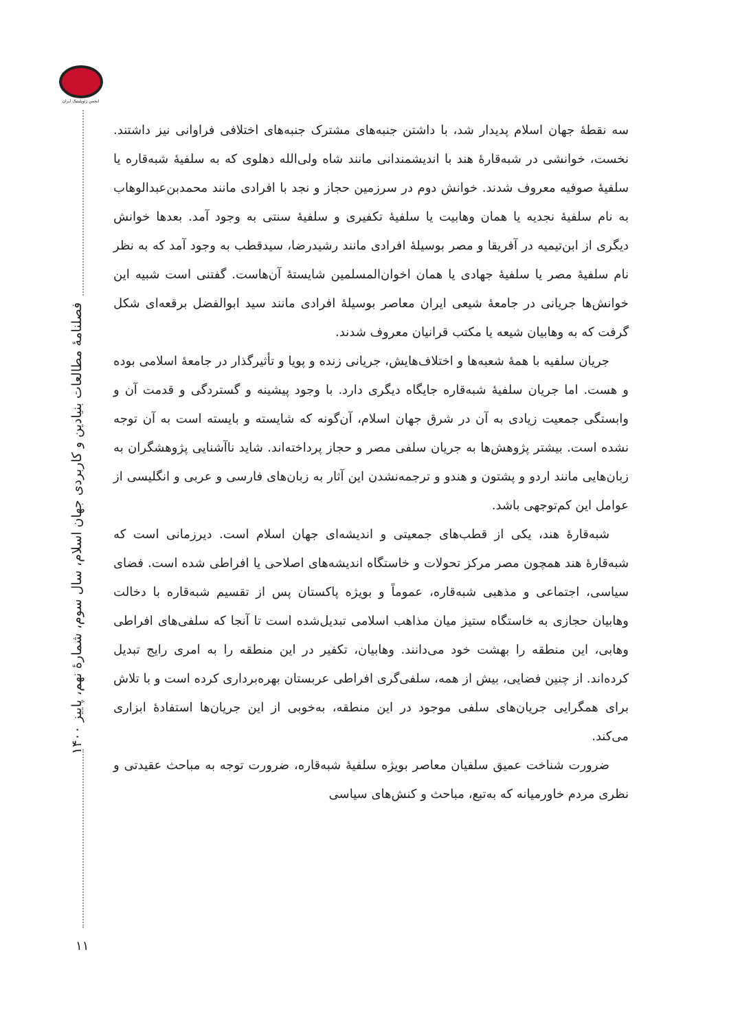انجمن ژئوپلیتیک ایران
فصلنامهٔ مطالعات بنیادین و کاربردی جهان اسلام، سال سوم، شمارهٔ نهم، پاییز ۱۴۰۰
۱۱
سه نقطهٔ جهان اسلام پدیدار شد، با داشتن جنبه‌های مشترک جنبه‌های اختلافی فراوانی نیز داشتند. نخست، خوانشی در شبه‌قارهٔ هند با اندیشمندانی مانند شاه ولی‌الله دهلوی که به سلفیهٔ شبه‌قاره یا سلفیهٔ صوفیه معروف شدند. خوانش دوم در سرزمین حجاز و نجد با افرادی مانند محمدبن‌عبدالوهاب به نام سلفیهٔ نجدیه یا همان وهابیت یا سلفیهٔ تکفیری و سلفیهٔ سنتی به وجود آمد. بعدها خوانش دیگری از ابن‌تیمیه در آفریقا و مصر بوسیلهٔ افرادی مانند رشیدرضا، سیدقطب به وجود آمد که به نظر نام سلفیهٔ مصر یا سلفیهٔ جهادی یا همان اخوان‌المسلمین شایستهٔ آن‌هاست. گفتنی است شبیه این خوانش‌ها جریانی در جامعهٔ شیعی ایران معاصر بوسیلهٔ افرادی مانند سید ابوالفضل برقعه‌ای شکل گرفت که به وهابیان شیعه یا مکتب قرانیان معروف شدند.
جریان سلفیه با همهٔ شعبه‌ها و اختلاف‌هایش، جریانی زنده و پویا و تأثیرگذار در جامعهٔ اسلامی بوده و هست. اما جریان سلفیهٔ شبه‌قاره جایگاه دیگری دارد. با وجود پیشینه و گستردگی و قدمت آن و وابستگی جمعیت زیادی به آن در شرق جهان اسلام، آن‌گونه که شایسته و بایسته است به آن توجه نشده است. بیشتر پژوهش‌ها به جریان سلفی مصر و حجاز پرداخته‌اند. شاید ناآشنایی پژوهشگران به زبان‌هایی مانند اردو و پشتون و هندو و ترجمه‌نشدن این آثار به زبان‌های فارسی و عربی و انگلیسی از عوامل این کم‌توجهی باشد.
شبه‌قارهٔ هند، یکی از قطب‌های جمعیتی و اندیشه‌ای جهان اسلام است. دیرزمانی است که شبه‌قارهٔ هند همچون مصر مرکز تحولات و خاستگاه اندیشه‌های اصلاحی یا افراطی شده است. فضای سیاسی، اجتماعی و مذهبی شبه‌قاره، عموماً و بویژه پاکستان پس از تقسیم شبه‌قاره با دخالت وهابیان حجازی به خاستگاه ستیز میان مذاهب اسلامی تبدیل‌شده است تا آنجا که سلفی‌های افراطی وهابی، این منطقه را بهشت خود می‌دانند. وهابیان، تکفیر در این منطقه را به امری رایج تبدیل کرده‌اند. از چنین فضایی، بیش از همه، سلفی‌گری افراطی عربستان بهره‌برداری کرده است و با تلاش برای همگرایی جریان‌های سلفی موجود در این منطقه، به‌خوبی از این جریان‌ها استفادهٔ ابزاری می‌کند.
ضرورت شناخت عمیق سلفیان معاصر بویژه سلفیهٔ شبه‌قاره، ضرورت توجه به مباحث عقیدتی و نظری مردم خاورمیانه که به‌تبع، مباحث و کنش‌های سیاسی